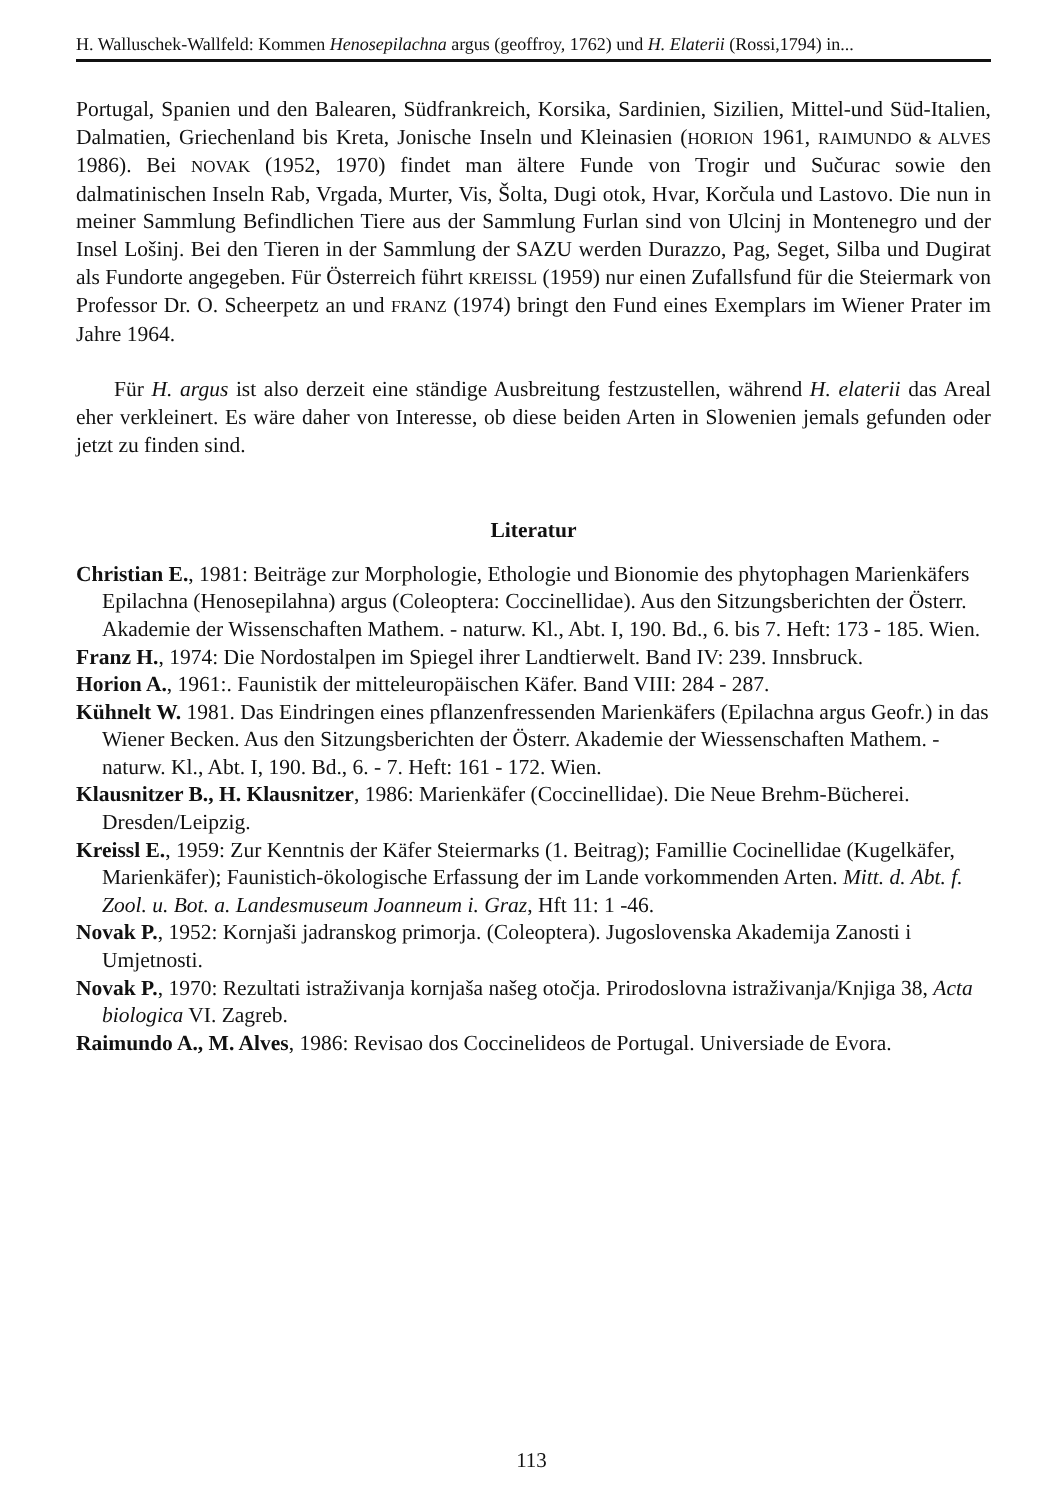H. Walluschek-Wallfeld: Kommen Henosepilachna argus (geoffroy, 1762) und H. Elaterii (Rossi,1794) in...
Portugal, Spanien und den Balearen, Südfrankreich, Korsika, Sardinien, Sizilien, Mittel-und Süd-Italien, Dalmatien, Griechenland bis Kreta, Jonische Inseln und Kleinasien (HORION 1961, RAIMUNDO & ALVES 1986). Bei NOVAK (1952, 1970) findet man ältere Funde von Trogir und Sučurac sowie den dalmatinischen Inseln Rab, Vrgada, Murter, Vis, Šolta, Dugi otok, Hvar, Korčula und Lastovo. Die nun in meiner Sammlung Befindlichen Tiere aus der Sammlung Furlan sind von Ulcinj in Montenegro und der Insel Lošinj. Bei den Tieren in der Sammlung der SAZU werden Durazzo, Pag, Seget, Silba und Dugirat als Fundorte angegeben. Für Österreich führt KREISSL (1959) nur einen Zufallsfund für die Steiermark von Professor Dr. O. Scheerpetz an und FRANZ (1974) bringt den Fund eines Exemplars im Wiener Prater im Jahre 1964.
Für H. argus ist also derzeit eine ständige Ausbreitung festzustellen, während H. elaterii das Areal eher verkleinert. Es wäre daher von Interesse, ob diese beiden Arten in Slowenien jemals gefunden oder jetzt zu finden sind.
Literatur
Christian E., 1981: Beiträge zur Morphologie, Ethologie und Bionomie des phytophagen Marienkäfers Epilachna (Henosepilahna) argus (Coleoptera: Coccinellidae). Aus den Sitzungsberichten der Österr. Akademie der Wissenschaften Mathem. - naturw. Kl., Abt. I, 190. Bd., 6. bis 7. Heft: 173 - 185. Wien.
Franz H., 1974: Die Nordostalpen im Spiegel ihrer Landtierwelt. Band IV: 239. Innsbruck.
Horion A., 1961:. Faunistik der mitteleuropäischen Käfer. Band VIII: 284 - 287.
Kühnelt W. 1981. Das Eindringen eines pflanzenfressenden Marienkäfers (Epilachna argus Geofr.) in das Wiener Becken. Aus den Sitzungsberichten der Österr. Akademie der Wiessenschaften Mathem. - naturw. Kl., Abt. I, 190. Bd., 6. - 7. Heft: 161 - 172. Wien.
Klausnitzer B., H. Klausnitzer, 1986: Marienkäfer (Coccinellidae). Die Neue Brehm-Bücherei. Dresden/Leipzig.
Kreissl E., 1959: Zur Kenntnis der Käfer Steiermarks (1. Beitrag); Famillie Cocinellidae (Kugelkäfer, Marienkäfer); Faunistich-ökologische Erfassung der im Lande vorkommenden Arten. Mitt. d. Abt. f. Zool. u. Bot. a. Landesmuseum Joanneum i. Graz, Hft 11: 1 -46.
Novak P., 1952: Kornjaši jadranskog primorja. (Coleoptera). Jugoslovenska Akademija Zanosti i Umjetnosti.
Novak P., 1970: Rezultati istraživanja kornjaša našeg otočja. Prirodoslovna istraživanja/Knjiga 38, Acta biologica VI. Zagreb.
Raimundo A., M. Alves, 1986: Revisao dos Coccinelideos de Portugal. Universiade de Evora.
113